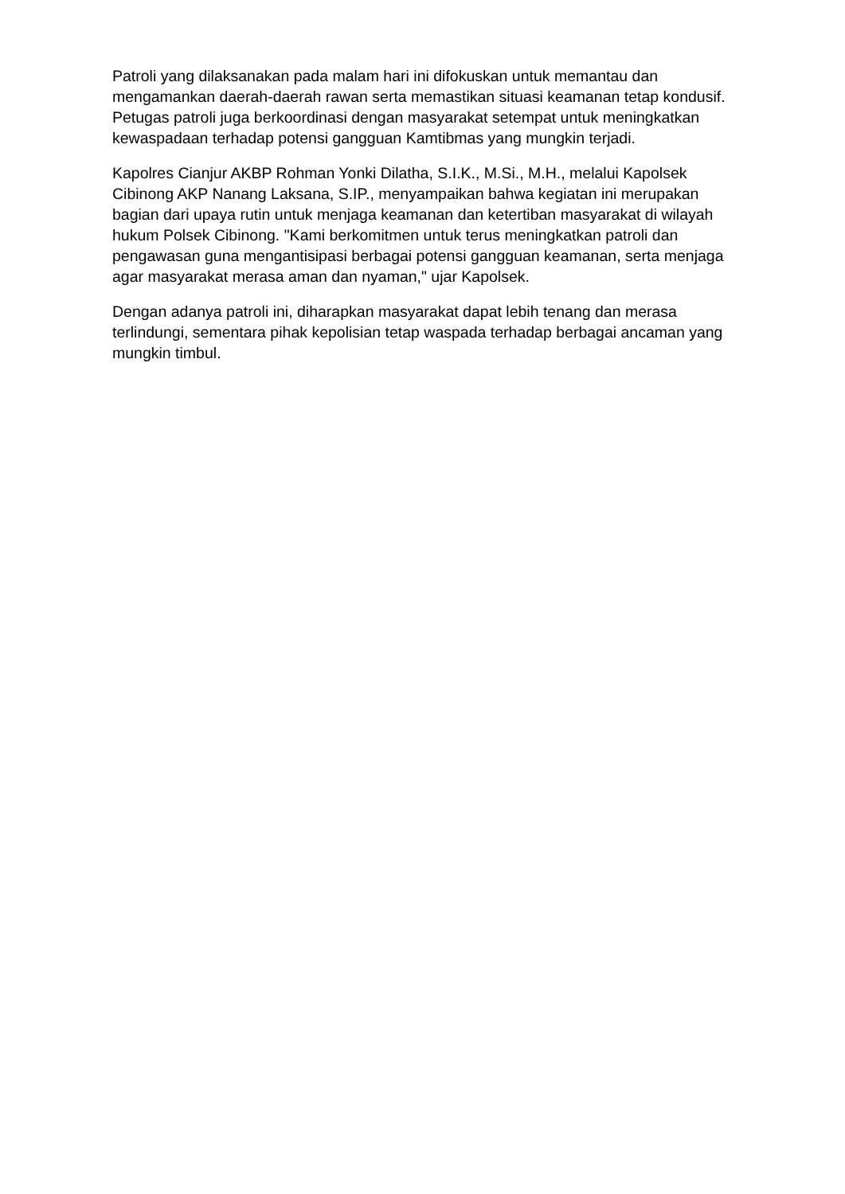Patroli yang dilaksanakan pada malam hari ini difokuskan untuk memantau dan mengamankan daerah-daerah rawan serta memastikan situasi keamanan tetap kondusif. Petugas patroli juga berkoordinasi dengan masyarakat setempat untuk meningkatkan kewaspadaan terhadap potensi gangguan Kamtibmas yang mungkin terjadi.
Kapolres Cianjur AKBP Rohman Yonki Dilatha, S.I.K., M.Si., M.H., melalui Kapolsek Cibinong AKP Nanang Laksana, S.IP., menyampaikan bahwa kegiatan ini merupakan bagian dari upaya rutin untuk menjaga keamanan dan ketertiban masyarakat di wilayah hukum Polsek Cibinong. "Kami berkomitmen untuk terus meningkatkan patroli dan pengawasan guna mengantisipasi berbagai potensi gangguan keamanan, serta menjaga agar masyarakat merasa aman dan nyaman," ujar Kapolsek.
Dengan adanya patroli ini, diharapkan masyarakat dapat lebih tenang dan merasa terlindungi, sementara pihak kepolisian tetap waspada terhadap berbagai ancaman yang mungkin timbul.